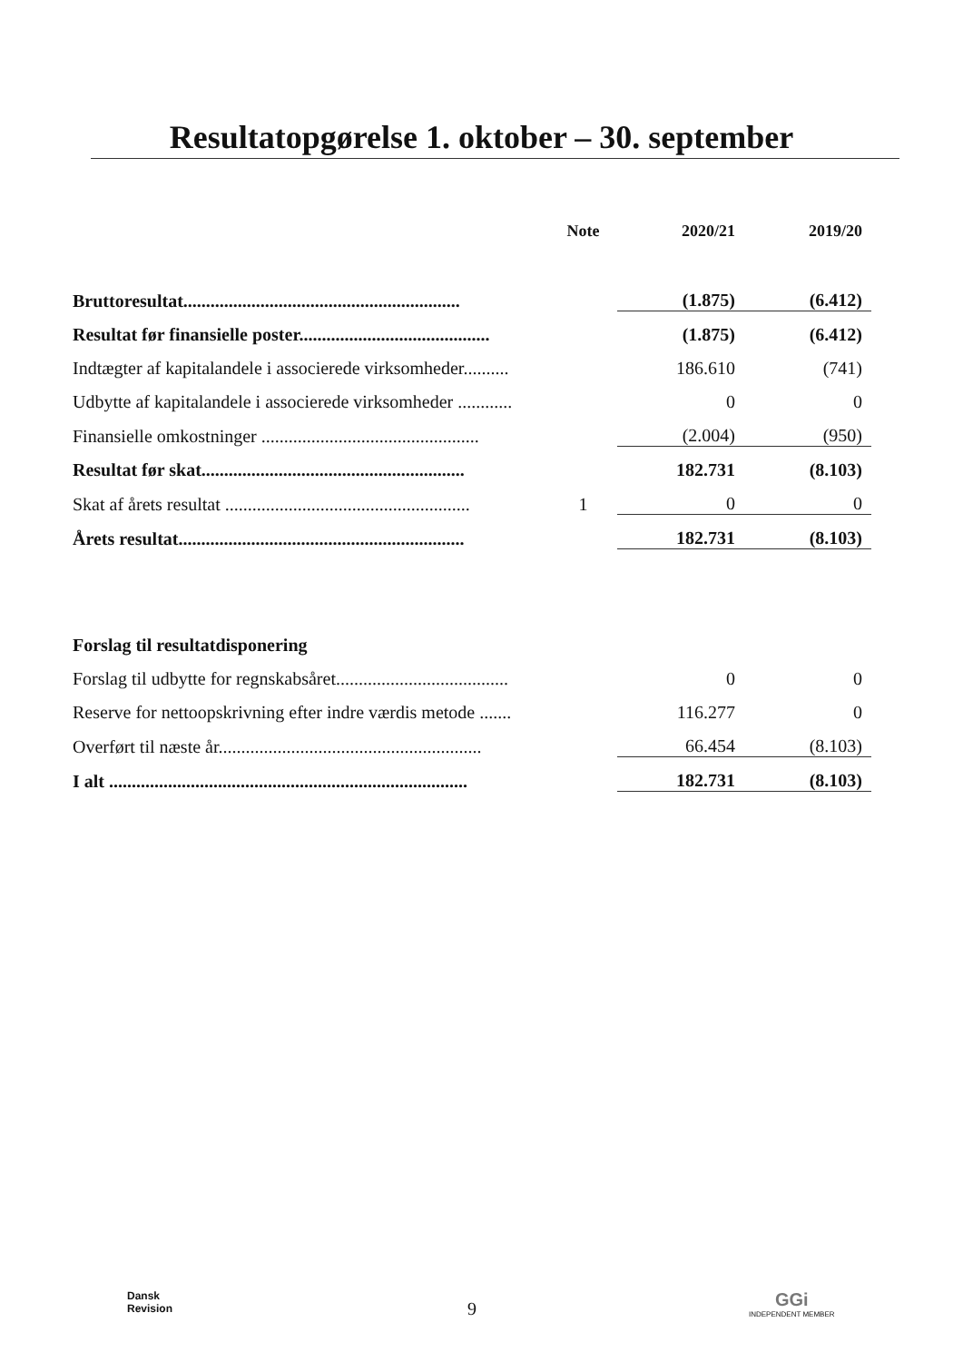Resultatopgørelse 1. oktober – 30. september
| | Note | 2020/21 | 2019/20 |
| --- | --- | --- | --- |
| Bruttoresultat............................................................. | | (1.875) | (6.412) |
| Resultat før finansielle poster.......................................... | | (1.875) | (6.412) |
| Indtægter af kapitalandele i associerede virksomheder.......... | | 186.610 | (741) |
| Udbytte af kapitalandele i associerede virksomheder ............ | | 0 | 0 |
| Finansielle omkostninger ................................................ | | (2.004) | (950) |
| Resultat før skat.......................................................... | | 182.731 | (8.103) |
| Skat af årets resultat ...................................................... | 1 | 0 | 0 |
| Årets resultat............................................................... | | 182.731 | (8.103) |
| Forslag til resultatdisponering | | | |
| Forslag til udbytte for regnskabsåret...................................... | | 0 | 0 |
| Reserve for nettoopskrivning efter indre værdis metode ....... | | 116.277 | 0 |
| Overført til næste år.......................................................... | | 66.454 | (8.103) |
| I alt ............................................................................... | | 182.731 | (8.103) |
Dansk
Revision
9
GGi
INDEPENDENT MEMBER